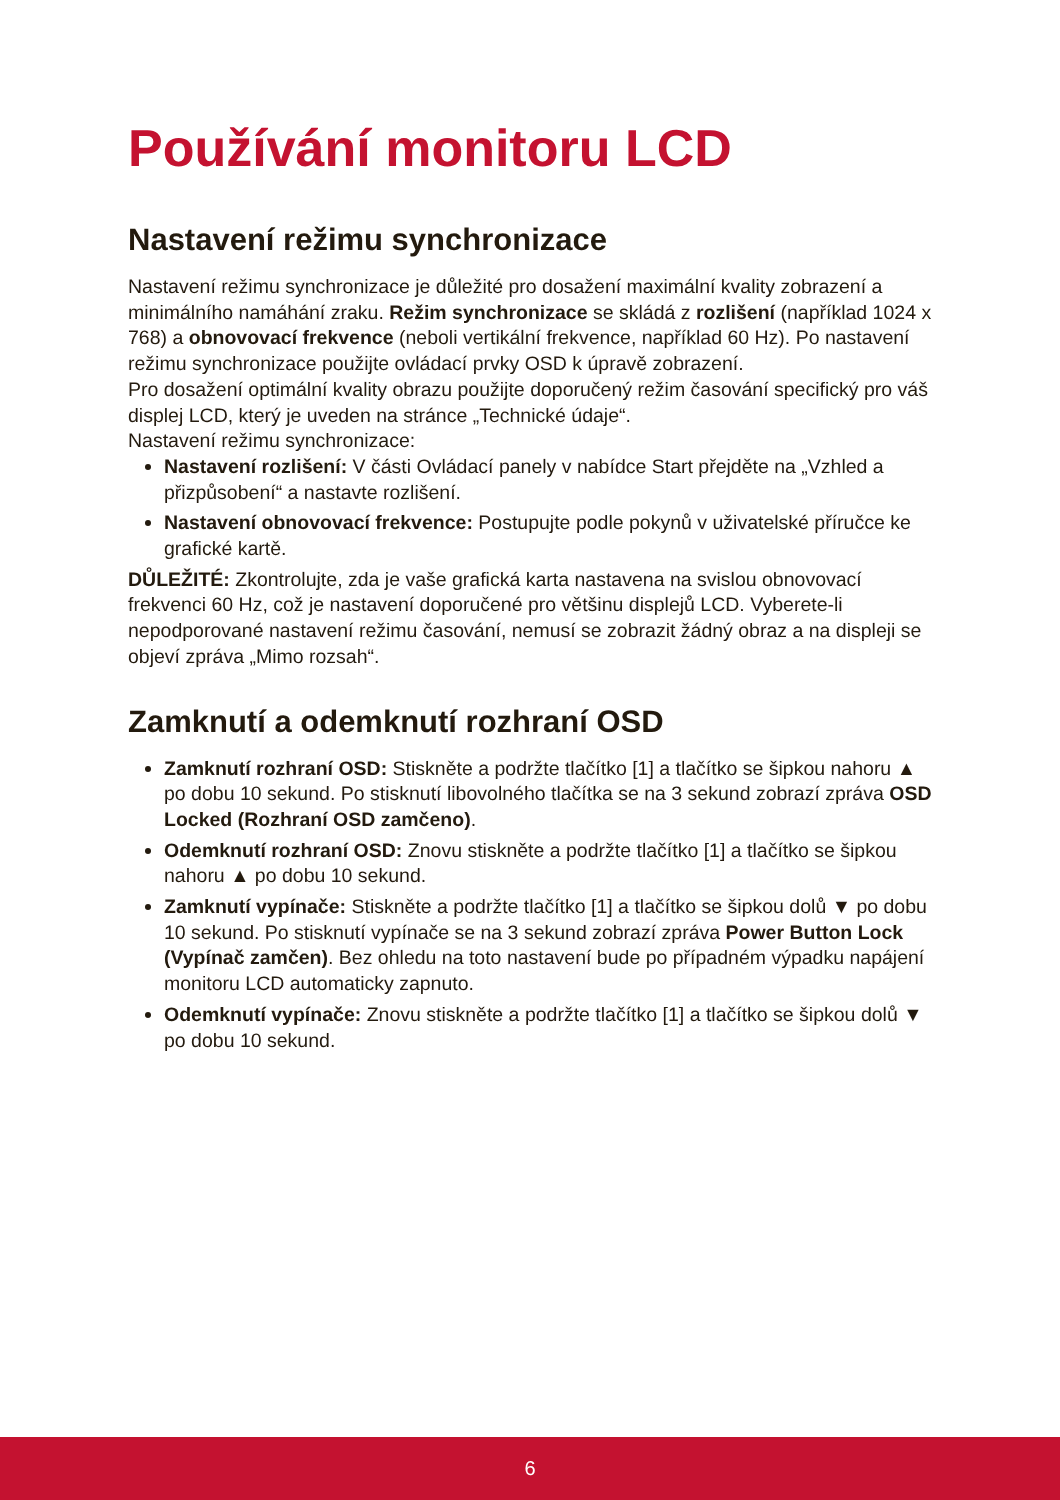Používání monitoru LCD
Nastavení režimu synchronizace
Nastavení režimu synchronizace je důležité pro dosažení maximální kvality zobrazení a minimálního namáhání zraku. Režim synchronizace se skládá z rozlišení (například 1024 x 768) a obnovovací frekvence (neboli vertikální frekvence, například 60 Hz). Po nastavení režimu synchronizace použijte ovládací prvky OSD k úpravě zobrazení.
Pro dosažení optimální kvality obrazu použijte doporučený režim časování specifický pro váš displej LCD, který je uveden na stránce „Technické údaje“.
Nastavení režimu synchronizace:
Nastavení rozlišení: V části Ovládací panely v nabídce Start přejděte na „Vzhled a přizpůsobení“ a nastavte rozlišení.
Nastavení obnovovací frekvence: Postupujte podle pokynů v uživatelské příručce ke grafické kartě.
DŮLEŽITÉ: Zkontrolujte, zda je vaše grafická karta nastavena na svislou obnovovací frekvenci 60 Hz, což je nastavení doporučené pro většinu displejů LCD. Vyberete-li nepodporované nastavení režimu časování, nemusí se zobrazit žádný obraz a na displeji se objeví zpráva „Mimo rozsah“.
Zamknutí a odemknutí rozhraní OSD
Zamknutí rozhraní OSD: Stiskněte a podržte tlačítko [1] a tlačítko se šipkou nahoru ▲ po dobu 10 sekund. Po stisknutí libovolného tlačítka se na 3 sekund zobrazí zpráva OSD Locked (Rozhraní OSD zamčeno).
Odemknutí rozhraní OSD: Znovu stiskněte a podržte tlačítko [1] a tlačítko se šipkou nahoru ▲ po dobu 10 sekund.
Zamknutí vypínače: Stiskněte a podržte tlačítko [1] a tlačítko se šipkou dolů ▼ po dobu 10 sekund. Po stisknutí vypínače se na 3 sekund zobrazí zpráva Power Button Lock (Vypínač zamčen). Bez ohledu na toto nastavení bude po případném výpadku napájení monitoru LCD automaticky zapnuto.
Odemknutí vypínače: Znovu stiskněte a podržte tlačítko [1] a tlačítko se šipkou dolů ▼ po dobu 10 sekund.
6